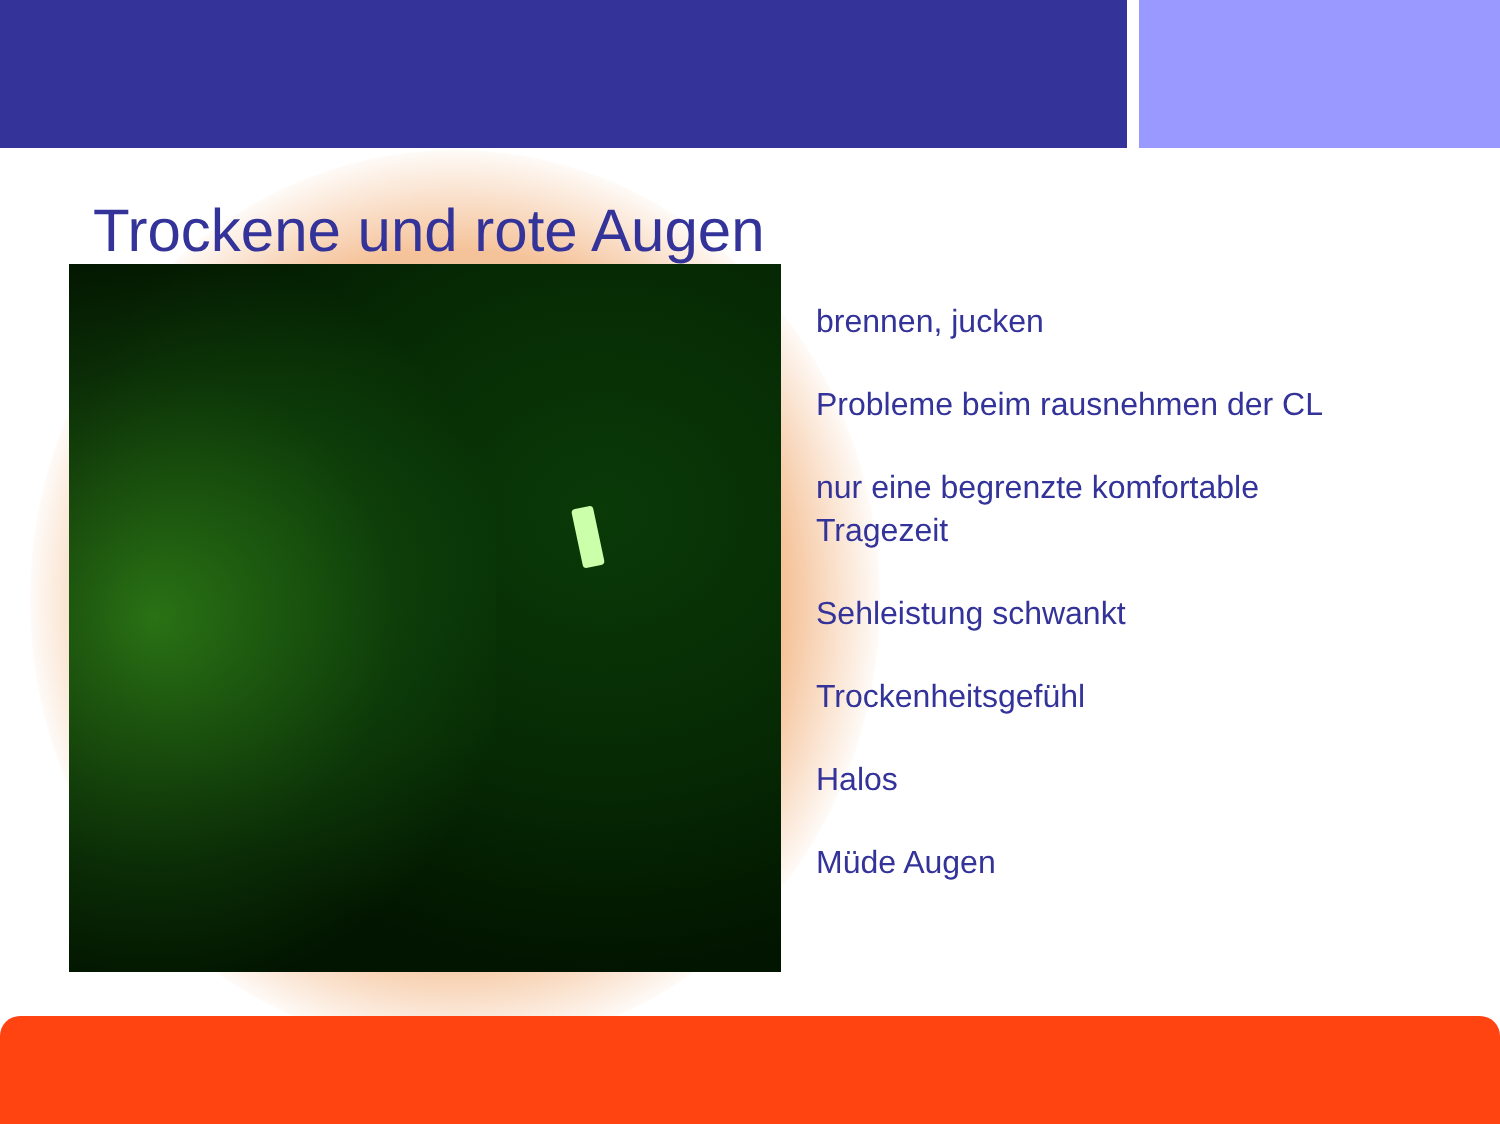Trockene und rote Augen
brennen, jucken
Probleme beim rausnehmen der CL
nur eine begrenzte komfortable Tragezeit
Sehleistung schwankt
Trockenheitsgefühl
Halos
Müde Augen